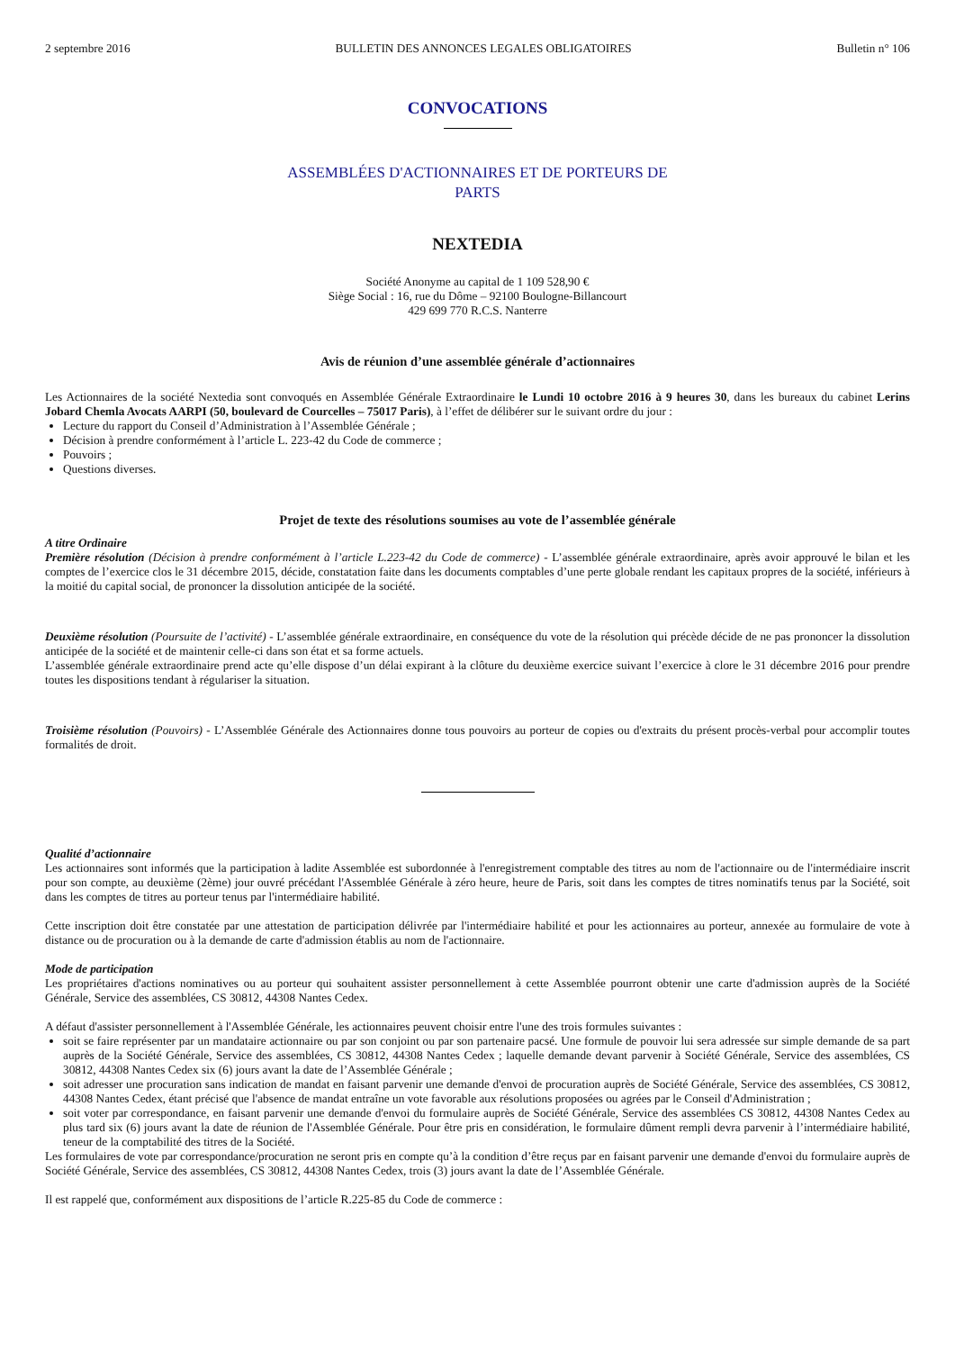2 septembre 2016 BULLETIN DES ANNONCES LEGALES OBLIGATOIRES Bulletin n° 106
CONVOCATIONS
ASSEMBLÉES D'ACTIONNAIRES ET DE PORTEURS DE
PARTS
NEXTEDIA
Société Anonyme au capital de 1 109 528,90 €
Siège Social : 16, rue du Dôme – 92100 Boulogne-Billancourt
429 699 770 R.C.S. Nanterre
Avis de réunion d’une assemblée générale d’actionnaires
Les Actionnaires de la société Nextedia sont convoqués en Assemblée Générale Extraordinaire le Lundi 10 octobre 2016 à 9 heures 30, dans les bureaux du cabinet Lerins Jobard Chemla Avocats AARPI (50, boulevard de Courcelles – 75017 Paris), à l’effet de délibérer sur le suivant ordre du jour :
Lecture du rapport du Conseil d’Administration à l’Assemblée Générale ;
Décision à prendre conformément à l’article L. 223-42 du Code de commerce ;
Pouvoirs ;
Questions diverses.
Projet de texte des résolutions soumises au vote de l’assemblée générale
A titre Ordinaire
Première résolution (Décision à prendre conformément à l’article L.223-42 du Code de commerce) - L’assemblée générale extraordinaire, après avoir approuvé le bilan et les comptes de l’exercice clos le 31 décembre 2015, décide, constatation faite dans les documents comptables d’une perte globale rendant les capitaux propres de la société, inférieurs à la moitié du capital social, de prononcer la dissolution anticipée de la société.
Deuxième résolution (Poursuite de l’activité) - L’assemblée générale extraordinaire, en conséquence du vote de la résolution qui précède décide de ne pas prononcer la dissolution anticipée de la société et de maintenir celle-ci dans son état et sa forme actuels.
L’assemblée générale extraordinaire prend acte qu’elle dispose d’un délai expirant à la clôture du deuxième exercice suivant l’exercice à clore le 31 décembre 2016 pour prendre toutes les dispositions tendant à régulariser la situation.
Troisième résolution (Pouvoirs) - L’Assemblée Générale des Actionnaires donne tous pouvoirs au porteur de copies ou d'extraits du présent procès-verbal pour accomplir toutes formalités de droit.
Qualité d’actionnaire
Les actionnaires sont informés que la participation à ladite Assemblée est subordonnée à l'enregistrement comptable des titres au nom de l'actionnaire ou de l'intermédiaire inscrit pour son compte, au deuxième (2ème) jour ouvré précédant l'Assemblée Générale à zéro heure, heure de Paris, soit dans les comptes de titres nominatifs tenus par la Société, soit dans les comptes de titres au porteur tenus par l'intermédiaire habilité.
Cette inscription doit être constatée par une attestation de participation délivrée par l'intermédiaire habilité et pour les actionnaires au porteur, annexée au formulaire de vote à distance ou de procuration ou à la demande de carte d'admission établis au nom de l'actionnaire.
Mode de participation
Les propriétaires d'actions nominatives ou au porteur qui souhaitent assister personnellement à cette Assemblée pourront obtenir une carte d'admission auprès de la Société Générale, Service des assemblées, CS 30812, 44308 Nantes Cedex.
A défaut d'assister personnellement à l'Assemblée Générale, les actionnaires peuvent choisir entre l'une des trois formules suivantes :
soit se faire représenter par un mandataire actionnaire ou par son conjoint ou par son partenaire pacsé. Une formule de pouvoir lui sera adressée sur simple demande de sa part auprès de la Société Générale, Service des assemblées, CS 30812, 44308 Nantes Cedex ; laquelle demande devant parvenir à Société Générale, Service des assemblées, CS 30812, 44308 Nantes Cedex six (6) jours avant la date de l’Assemblée Générale ;
soit adresser une procuration sans indication de mandat en faisant parvenir une demande d'envoi de procuration auprès de Société Générale, Service des assemblées, CS 30812, 44308 Nantes Cedex, étant précisé que l'absence de mandat entraîne un vote favorable aux résolutions proposées ou agrées par le Conseil d'Administration ;
soit voter par correspondance, en faisant parvenir une demande d'envoi du formulaire auprès de Société Générale, Service des assemblées CS 30812, 44308 Nantes Cedex au plus tard six (6) jours avant la date de réunion de l'Assemblée Générale. Pour être pris en considération, le formulaire dûment rempli devra parvenir à l’intermédiaire habilité, teneur de la comptabilité des titres de la Société.
Les formulaires de vote par correspondance/procuration ne seront pris en compte qu’à la condition d’être reçus par en faisant parvenir une demande d'envoi du formulaire auprès de Société Générale, Service des assemblées, CS 30812, 44308 Nantes Cedex, trois (3) jours avant la date de l’Assemblée Générale.
Il est rappelé que, conformément aux dispositions de l’article R.225-85 du Code de commerce :